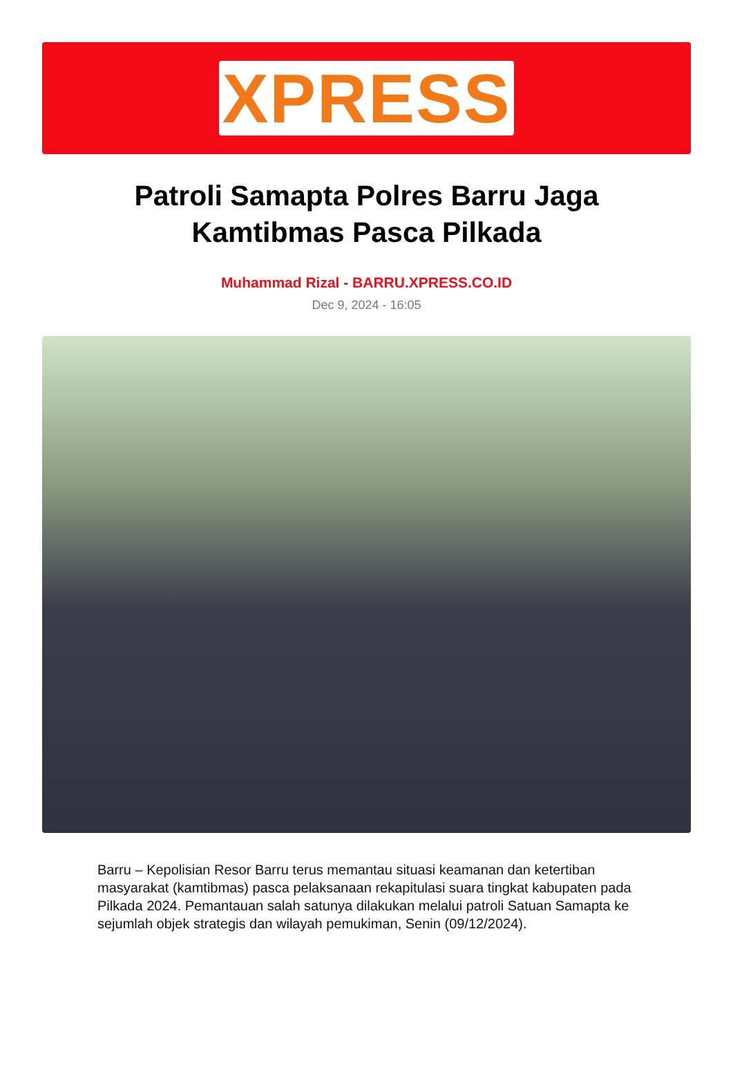XPRESS
Patroli Samapta Polres Barru Jaga Kamtibmas Pasca Pilkada
Muhammad Rizal - BARRU.XPRESS.CO.ID
Dec 9, 2024 - 16:05
Barru – Kepolisian Resor Barru terus memantau situasi keamanan dan ketertiban masyarakat (kamtibmas) pasca pelaksanaan rekapitulasi suara tingkat kabupaten pada Pilkada 2024. Pemantauan salah satunya dilakukan melalui patroli Satuan Samapta ke sejumlah objek strategis dan wilayah pemukiman, Senin (09/12/2024).